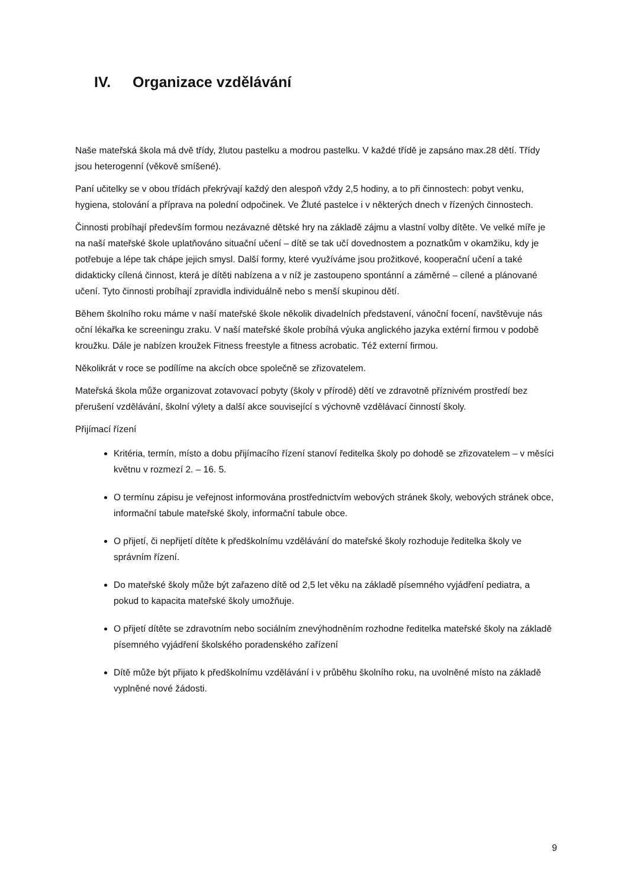IV. Organizace vzdělávání
Naše mateřská škola má dvě třídy, žlutou pastelku a modrou pastelku. V každé třídě je zapsáno max.28 dětí. Třídy jsou heterogenní (věkově smíšené).
Paní učitelky se v obou třídách překrývají každý den alespoň vždy 2,5 hodiny, a to při činnostech: pobyt venku, hygiena, stolování a příprava na polední odpočinek. Ve Žluté pastelce i v některých dnech v řízených činnostech.
Činnosti probíhají především formou nezávazné dětské hry na základě zájmu a vlastní volby dítěte. Ve velké míře je na naší mateřské škole uplatňováno situační učení – dítě se tak učí dovednostem a poznatkům v okamžiku, kdy je potřebuje a lépe tak chápe jejich smysl. Další formy, které využíváme jsou prožitkové, kooperační učení a také didakticky cílená činnost, která je dítěti nabízena a v níž je zastoupeno spontánní a záměrné – cílené a plánované učení. Tyto činnosti probíhají zpravidla individuálně nebo s menší skupinou dětí.
Během školního roku máme v naší mateřské škole několik divadelních představení, vánoční focení, navštěvuje nás oční lékařka ke screeningu zraku. V naší mateřské škole probíhá výuka anglického jazyka extérní firmou v podobě kroužku. Dále je nabízen kroužek Fitness freestyle a fitness acrobatic. Též externí firmou.
Několikrát v roce se podílíme na akcích obce společně se zřizovatelem.
Mateřská škola může organizovat zotavovací pobyty (školy v přírodě) dětí ve zdravotně příznivém prostředí bez přerušení vzdělávání, školní výlety a další akce související s výchovně vzdělávací činností školy.
Přijímací řízení
Kritéria, termín, místo a dobu přijímacího řízení stanoví ředitelka školy po dohodě se zřizovatelem – v měsíci květnu v rozmezí 2. – 16. 5.
O termínu zápisu je veřejnost informována prostřednictvím webových stránek školy, webových stránek obce, informační tabule mateřské školy, informační tabule obce.
O přijetí, či nepřijetí dítěte k předškolnímu vzdělávání do mateřské školy rozhoduje ředitelka školy ve správním řízení.
Do mateřské školy může být zařazeno dítě od 2,5 let věku na základě písemného vyjádření pediatra, a pokud to kapacita mateřské školy umožňuje.
O přijetí dítěte se zdravotním nebo sociálním znevýhodněním rozhodne ředitelka mateřské školy na základě písemného vyjádření školského poradenského zařízení
Dítě může být přijato k předškolnímu vzdělávání i v průběhu školního roku, na uvolněné místo na základě vyplněné nové žádosti.
9